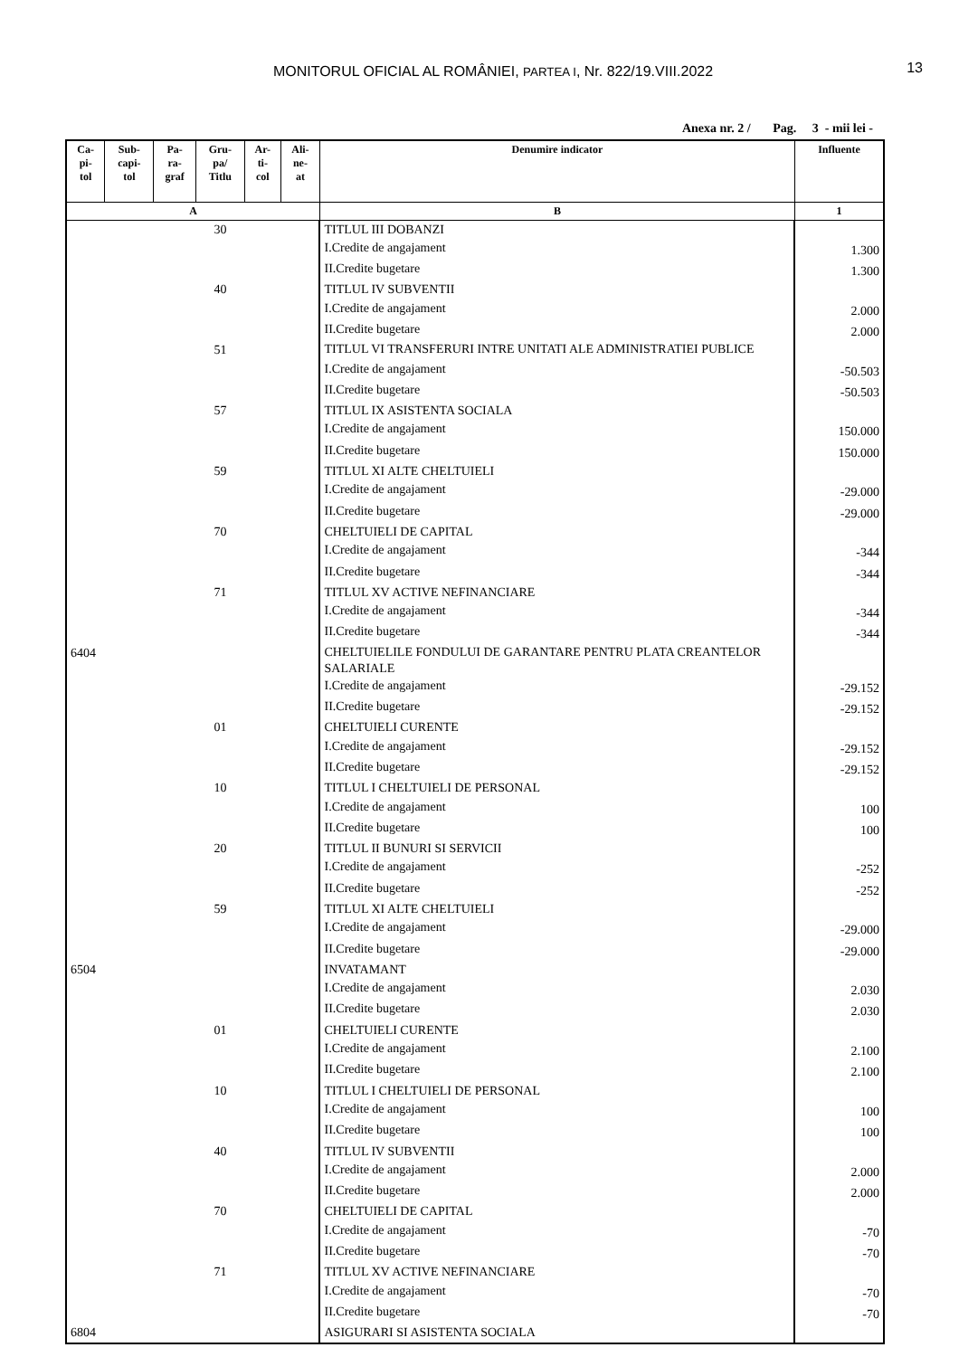MONITORUL OFICIAL AL ROMÂNIEI, PARTEA I, Nr. 822/19.VIII.2022
13
Anexa nr. 2 / Pag. 3 - mii lei -
| Ca- pi- tol | Sub- capi- tol | Pa- ra- graf | Gru- pa/ Titlu | Ar- ti- col | Ali- ne- at | Denumire indicator | Influente |
| --- | --- | --- | --- | --- | --- | --- | --- |
| A | | | | | | B | 1 |
| | | | 30 | | | TITLUL III DOBANZI | |
| | | | | | | I.Credite de angajament | 1.300 |
| | | | | | | II.Credite bugetare | 1.300 |
| | | | 40 | | | TITLUL IV SUBVENTII | |
| | | | | | | I.Credite de angajament | 2.000 |
| | | | | | | II.Credite bugetare | 2.000 |
| | | | 51 | | | TITLUL VI TRANSFERURI INTRE UNITATI ALE ADMINISTRATIEI PUBLICE | |
| | | | | | | I.Credite de angajament | -50.503 |
| | | | | | | II.Credite bugetare | -50.503 |
| | | | 57 | | | TITLUL IX ASISTENTA SOCIALA | |
| | | | | | | I.Credite de angajament | 150.000 |
| | | | | | | II.Credite bugetare | 150.000 |
| | | | 59 | | | TITLUL XI ALTE CHELTUIELI | |
| | | | | | | I.Credite de angajament | -29.000 |
| | | | | | | II.Credite bugetare | -29.000 |
| | | | 70 | | | CHELTUIELI DE CAPITAL | |
| | | | | | | I.Credite de angajament | -344 |
| | | | | | | II.Credite bugetare | -344 |
| | | | 71 | | | TITLUL XV ACTIVE NEFINANCIARE | |
| | | | | | | I.Credite de angajament | -344 |
| | | | | | | II.Credite bugetare | -344 |
| 6404 | | | | | | CHELTUIELILE FONDULUI DE GARANTARE PENTRU PLATA CREANTELOR SALARIALE | |
| | | | | | | I.Credite de angajament | -29.152 |
| | | | | | | II.Credite bugetare | -29.152 |
| | | | 01 | | | CHELTUIELI CURENTE | |
| | | | | | | I.Credite de angajament | -29.152 |
| | | | | | | II.Credite bugetare | -29.152 |
| | | | 10 | | | TITLUL I CHELTUIELI DE PERSONAL | |
| | | | | | | I.Credite de angajament | 100 |
| | | | | | | II.Credite bugetare | 100 |
| | | | 20 | | | TITLUL II BUNURI SI SERVICII | |
| | | | | | | I.Credite de angajament | -252 |
| | | | | | | II.Credite bugetare | -252 |
| | | | 59 | | | TITLUL XI ALTE CHELTUIELI | |
| | | | | | | I.Credite de angajament | -29.000 |
| | | | | | | II.Credite bugetare | -29.000 |
| 6504 | | | | | | INVATAMANT | |
| | | | | | | I.Credite de angajament | 2.030 |
| | | | | | | II.Credite bugetare | 2.030 |
| | | | 01 | | | CHELTUIELI CURENTE | |
| | | | | | | I.Credite de angajament | 2.100 |
| | | | | | | II.Credite bugetare | 2.100 |
| | | | 10 | | | TITLUL I CHELTUIELI DE PERSONAL | |
| | | | | | | I.Credite de angajament | 100 |
| | | | | | | II.Credite bugetare | 100 |
| | | | 40 | | | TITLUL IV SUBVENTII | |
| | | | | | | I.Credite de angajament | 2.000 |
| | | | | | | II.Credite bugetare | 2.000 |
| | | | 70 | | | CHELTUIELI DE CAPITAL | |
| | | | | | | I.Credite de angajament | -70 |
| | | | | | | II.Credite bugetare | -70 |
| | | | 71 | | | TITLUL XV ACTIVE NEFINANCIARE | |
| | | | | | | I.Credite de angajament | -70 |
| | | | | | | II.Credite bugetare | -70 |
| 6804 | | | | | | ASIGURARI SI ASISTENTA SOCIALA | |